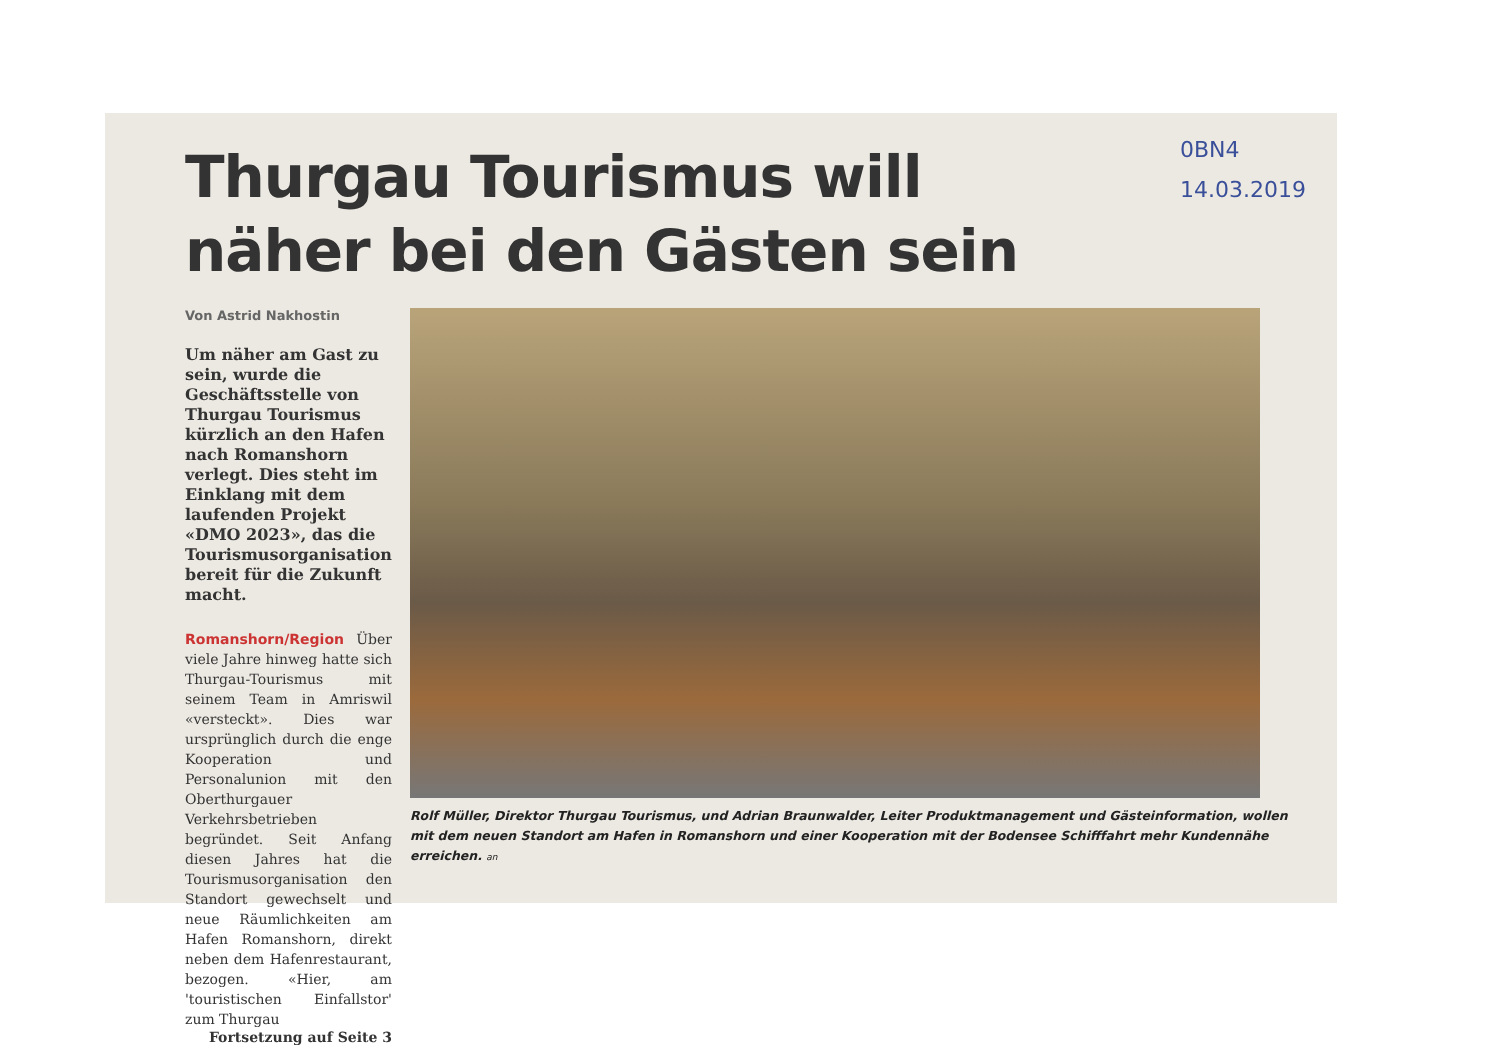0BN4
14.03.2019
Thurgau Tourismus will
näher bei den Gästen sein
Von Astrid Nakhostin
Um näher am Gast zu sein, wurde die Geschäftsstelle von Thurgau Tourismus kürzlich an den Hafen nach Romanshorn verlegt. Dies steht im Einklang mit dem laufenden Projekt «DMO 2023», das die Tourismusorganisation bereit für die Zukunft macht.
Romanshorn/Region Über viele Jahre hinweg hatte sich Thurgau-Tourismus mit seinem Team in Amriswil «versteckt». Dies war ursprünglich durch die enge Kooperation und Personalunion mit den Oberthurgauer Verkehrsbetrieben begründet. Seit Anfang diesen Jahres hat die Tourismusorganisation den Standort gewechselt und neue Räumlichkeiten am Hafen Romanshorn, direkt neben dem Hafenrestaurant, bezogen. «Hier, am 'touristischen Einfallstor' zum Thurgau
Fortsetzung auf Seite 3
Rolf Müller, Direktor Thurgau Tourismus, und Adrian Braunwalder, Leiter Produktmanagement und Gästeinformation, wollen mit dem neuen Standort am Hafen in Romanshorn und einer Kooperation mit der Bodensee Schifffahrt mehr Kundennähe erreichen. an